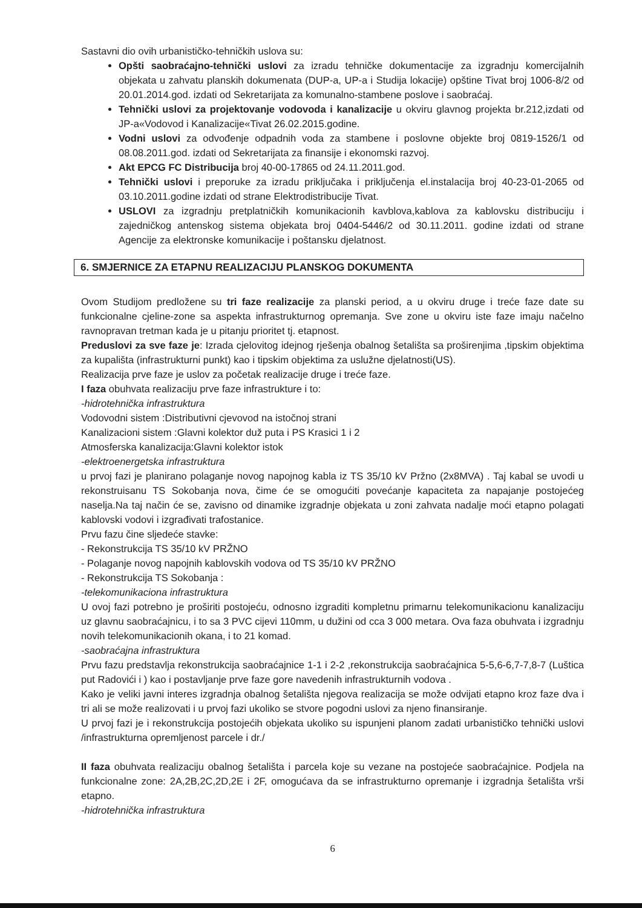Sastavni dio ovih urbanističko-tehničkih uslova su:
Opšti saobraćajno-tehnički uslovi za izradu tehničke dokumentacije za izgradnju komercijalnih objekata u zahvatu planskih dokumenata (DUP-a, UP-a i Studija lokacije) opštine Tivat broj 1006-8/2 od 20.01.2014.god. izdati od Sekretarijata za komunalno-stambene poslove i saobraćaj.
Tehnički uslovi za projektovanje vodovoda i kanalizacije u okviru glavnog projekta br.212,izdati od JP-a«Vodovod i Kanalizacije«Tivat 26.02.2015.godine.
Vodni uslovi za odvođenje odpadnih voda za stambene i poslovne objekte broj 0819-1526/1 od 08.08.2011.god. izdati od Sekretarijata za finansije i ekonomski razvoj.
Akt EPCG FC Distribucija broj 40-00-17865 od 24.11.2011.god.
Tehnički uslovi i preporuke za izradu priključaka i priključenja el.instalacija broj 40-23-01-2065 od 03.10.2011.godine izdati od strane Elektrodistribucije Tivat.
USLOVI za izgradnju pretplatničkih komunikacionih kavblova,kablova za kablovsku distribuciju i zajedničkog antenskog sistema objekata broj 0404-5446/2 od 30.11.2011. godine izdati od strane Agencije za elektronske komunikacije i poštansku djelatnost.
6. SMJERNICE ZA ETAPNU REALIZACIJU PLANSKOG DOKUMENTA
Ovom Studijom predložene su tri faze realizacije za planski period, a u okviru druge i treće faze date su funkcionalne cjeline-zone sa aspekta infrastrukturnog opremanja. Sve zone u okviru iste faze imaju načelno ravnopravan tretman kada je u pitanju prioritet tj. etapnost.
Preduslovi za sve faze je: Izrada cjelovitog idejnog rješenja obalnog šetališta sa proširenjima ,tipskim objektima za kupališta (infrastrukturni punkt) kao i tipskim objektima za uslužne djelatnosti(US).
Realizacija prve faze je uslov za početak realizacije druge i treće faze.
I faza obuhvata realizaciju prve faze infrastrukture i to:
-hidrotehnička infrastruktura
Vodovodni sistem :Distributivni cjevovod na istočnoj strani
Kanalizacioni sistem :Glavni kolektor duž puta i PS Krasici 1 i 2
Atmosferska kanalizacija:Glavni kolektor istok
-elektroenergetska infrastruktura
u prvoj fazi je planirano polaganje novog napojnog kabla iz TS 35/10 kV Pržno (2x8MVA) . Taj kabal se uvodi u rekonstruisanu TS Sokobanja nova, čime će se omogućiti povećanje kapaciteta za napajanje postojećeg naselja.Na taj način će se, zavisno od dinamike izgradnje objekata u zoni zahvata nadalje moći etapno polagati kablovski vodovi i izgrađivati trafostanice.
Prvu fazu čine sljedeće stavke:
- Rekonstrukcija TS 35/10 kV PRŽNO
- Polaganje novog napojnih kablovskih vodova od TS 35/10 kV PRŽNO
- Rekonstrukcija TS Sokobanja :
-telekomunikaciona infrastruktura
U ovoj fazi potrebno je proširiti postojeću, odnosno izgraditi kompletnu primarnu telekomunikacionu kanalizaciju uz glavnu saobraćajnicu, i to sa 3 PVC cijevi 110mm, u dužini od cca 3 000 metara. Ova faza obuhvata i izgradnju novih telekomunikacionih okana, i to 21 komad.
-saobraćajna infrastruktura
Prvu fazu predstavlja rekonstrukcija saobraćajnice 1-1 i 2-2 ,rekonstrukcija saobraćajnica 5-5,6-6,7-7,8-7 (Luštica put Radovići i ) kao i postavljanje prve faze gore navedenih infrastrukturnih vodova .
Kako je veliki javni interes izgradnja obalnog šetališta njegova realizacija se može odvijati etapno kroz faze dva i tri ali se može realizovati i u prvoj fazi ukoliko se stvore pogodni uslovi za njeno finansiranje.
U prvoj fazi je i rekonstrukcija postojećih objekata ukoliko su ispunjeni planom zadati urbanističko tehnički uslovi /infrastrukturna opremljenost parcele i dr./
II faza obuhvata realizaciju obalnog šetališta i parcela koje su vezane na postojeće saobraćajnice. Podjela na funkcionalne zone: 2A,2B,2C,2D,2E i 2F, omogućava da se infrastrukturno opremanje i izgradnja šetališta vrši etapno.
-hidrotehnička infrastruktura
6